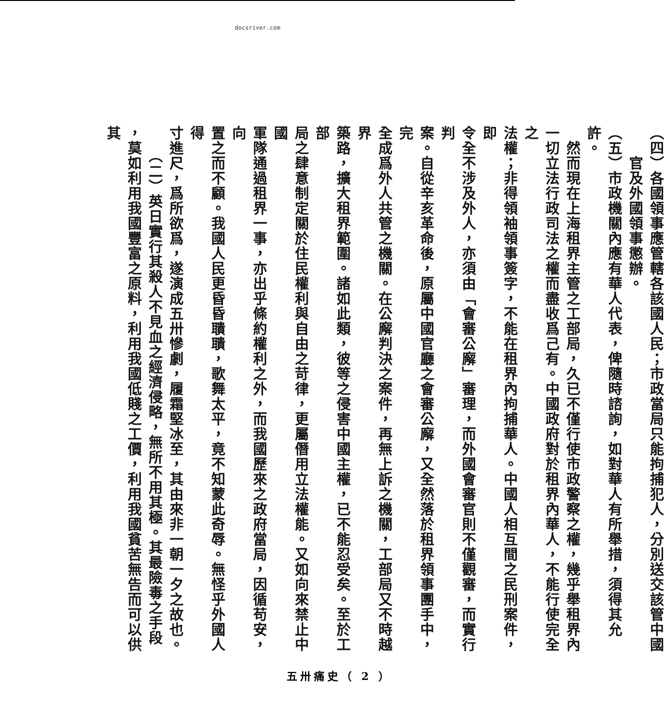docsriver.com
（四）各國領事應管轄各該國人民；市政當局只能拘捕犯人，分別送交該管中國
　　官及外國領事懲辦。
（五）市政機關內應有華人代表，俾隨時諮詢，如對華人有所舉措，須得其允許。
　然而現在上海租界主管之工部局，久已不僅行使市政警察之權，幾乎舉租界內
一切立法行政司法之權而盡收爲己有。中國政府對於租界內華人，不能行使完全之
法權；非得領袖領事簽字，不能在租界內拘捕華人。中國人相互間之民刑案件，即
令全不涉及外人，亦須由「會審公廨」審理，而外國會審官則不僅觀審，而實行判
案。自從辛亥革命後，原屬中國官廳之會審公廨，又全然落於租界領事團手中，完
全成爲外人共管之機關。在公廨判決之案件，再無上訴之機關，工部局又不時越界
築路，擴大租界範圍。諸如此類，彼等之侵害中國主權，已不能忍受矣。至於工部
局之肆意制定關於住民權利與自由之苛律，更屬僭用立法權能。又如向來禁止中國
軍隊通過租界一事，亦出乎條約權利之外，而我國歷來之政府當局，因循苟安，向
置之而不顧。我國人民更昏昏聵聵，歌舞太平，竟不知蒙此奇辱。無怪乎外國人得
寸進尺，爲所欲爲，遂演成五卅慘劇，履霜堅冰至，其由來非一朝一夕之故也。
　　（二）英日實行其殺人不見血之經濟侵略，無所不用其極。其最險毒之手段
，莫如利用我國豐富之原料，利用我國低賤之工價，利用我國貧苦無告而可以供其
五卅痛史（ 2 ）